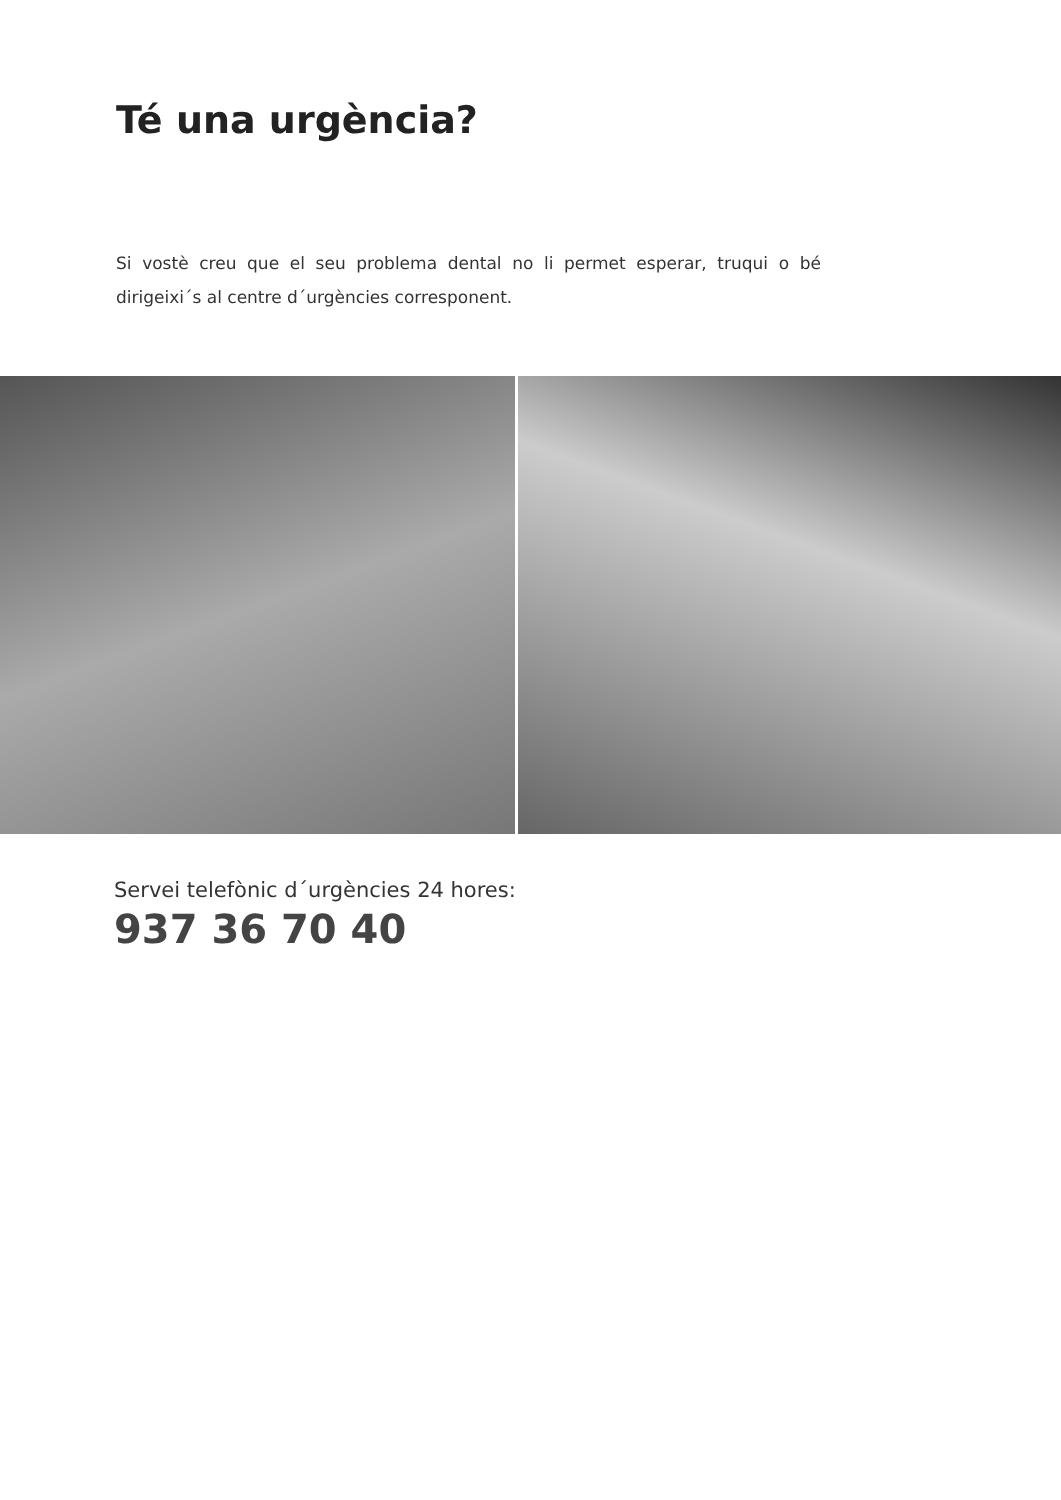Té una urgència?
Si vostè creu que el seu problema dental no li permet esperar, truqui o bé dirigeixi´s al centre d´urgències corresponent.
Servei telefònic d´urgències 24 hores:
937 36 70 40